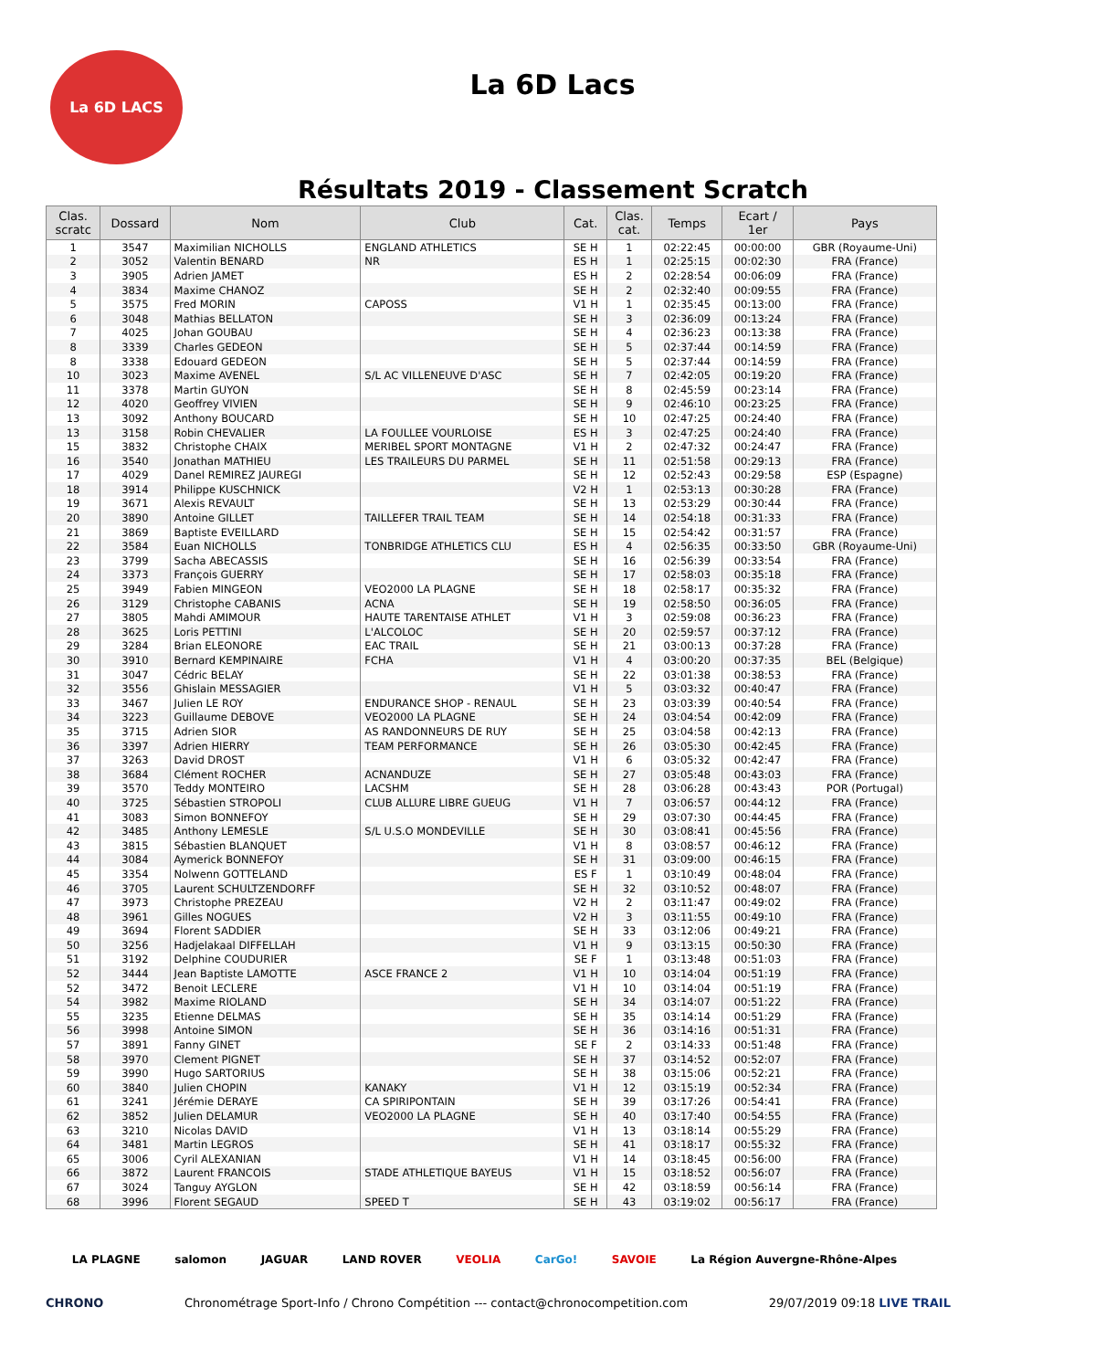La 6D LACS
La 6D Lacs
Résultats 2019 - Classement Scratch
| Clas. scratc | Dossard | Nom | Club | Cat. | Clas. cat. | Temps | Ecart / 1er | Pays |
| --- | --- | --- | --- | --- | --- | --- | --- | --- |
| 1 | 3547 | Maximilian NICHOLLS | ENGLAND ATHLETICS | SE H | 1 | 02:22:45 | 00:00:00 | GBR (Royaume-Uni) |
| 2 | 3052 | Valentin BENARD | NR | ES H | 1 | 02:25:15 | 00:02:30 | FRA (France) |
| 3 | 3905 | Adrien JAMET | | ES H | 2 | 02:28:54 | 00:06:09 | FRA (France) |
| 4 | 3834 | Maxime CHANOZ | | SE H | 2 | 02:32:40 | 00:09:55 | FRA (France) |
| 5 | 3575 | Fred MORIN | CAPOSS | V1 H | 1 | 02:35:45 | 00:13:00 | FRA (France) |
| 6 | 3048 | Mathias BELLATON | | SE H | 3 | 02:36:09 | 00:13:24 | FRA (France) |
| 7 | 4025 | Johan GOUBAU | | SE H | 4 | 02:36:23 | 00:13:38 | FRA (France) |
| 8 | 3339 | Charles GEDEON | | SE H | 5 | 02:37:44 | 00:14:59 | FRA (France) |
| 8 | 3338 | Edouard GEDEON | | SE H | 5 | 02:37:44 | 00:14:59 | FRA (France) |
| 10 | 3023 | Maxime AVENEL | S/L AC VILLENEUVE D'ASC | SE H | 7 | 02:42:05 | 00:19:20 | FRA (France) |
| 11 | 3378 | Martin GUYON | | SE H | 8 | 02:45:59 | 00:23:14 | FRA (France) |
| 12 | 4020 | Geoffrey VIVIEN | | SE H | 9 | 02:46:10 | 00:23:25 | FRA (France) |
| 13 | 3092 | Anthony BOUCARD | | SE H | 10 | 02:47:25 | 00:24:40 | FRA (France) |
| 13 | 3158 | Robin CHEVALIER | LA FOULLEE VOURLOISE | ES H | 3 | 02:47:25 | 00:24:40 | FRA (France) |
| 15 | 3832 | Christophe CHAIX | MERIBEL SPORT MONTAGNE | V1 H | 2 | 02:47:32 | 00:24:47 | FRA (France) |
| 16 | 3540 | Jonathan MATHIEU | LES TRAILEURS DU PARMEL | SE H | 11 | 02:51:58 | 00:29:13 | FRA (France) |
| 17 | 4029 | Danel REMIREZ JAUREGI | | SE H | 12 | 02:52:43 | 00:29:58 | ESP (Espagne) |
| 18 | 3914 | Philippe KUSCHNICK | | V2 H | 1 | 02:53:13 | 00:30:28 | FRA (France) |
| 19 | 3671 | Alexis REVAULT | | SE H | 13 | 02:53:29 | 00:30:44 | FRA (France) |
| 20 | 3890 | Antoine GILLET | TAILLEFER TRAIL TEAM | SE H | 14 | 02:54:18 | 00:31:33 | FRA (France) |
| 21 | 3869 | Baptiste EVEILLARD | | SE H | 15 | 02:54:42 | 00:31:57 | FRA (France) |
| 22 | 3584 | Euan NICHOLLS | TONBRIDGE ATHLETICS CLU | ES H | 4 | 02:56:35 | 00:33:50 | GBR (Royaume-Uni) |
| 23 | 3799 | Sacha ABECASSIS | | SE H | 16 | 02:56:39 | 00:33:54 | FRA (France) |
| 24 | 3373 | François GUERRY | | SE H | 17 | 02:58:03 | 00:35:18 | FRA (France) |
| 25 | 3949 | Fabien MINGEON | VEO2000 LA PLAGNE | SE H | 18 | 02:58:17 | 00:35:32 | FRA (France) |
| 26 | 3129 | Christophe CABANIS | ACNA | SE H | 19 | 02:58:50 | 00:36:05 | FRA (France) |
| 27 | 3805 | Mahdi AMIMOUR | HAUTE TARENTAISE ATHLET | V1 H | 3 | 02:59:08 | 00:36:23 | FRA (France) |
| 28 | 3625 | Loris PETTINI | L'ALCOLOC | SE H | 20 | 02:59:57 | 00:37:12 | FRA (France) |
| 29 | 3284 | Brian ELEONORE | EAC TRAIL | SE H | 21 | 03:00:13 | 00:37:28 | FRA (France) |
| 30 | 3910 | Bernard KEMPINAIRE | FCHA | V1 H | 4 | 03:00:20 | 00:37:35 | BEL (Belgique) |
| 31 | 3047 | Cédric BELAY | | SE H | 22 | 03:01:38 | 00:38:53 | FRA (France) |
| 32 | 3556 | Ghislain MESSAGIER | | V1 H | 5 | 03:03:32 | 00:40:47 | FRA (France) |
| 33 | 3467 | Julien LE ROY | ENDURANCE SHOP - RENAUL | SE H | 23 | 03:03:39 | 00:40:54 | FRA (France) |
| 34 | 3223 | Guillaume DEBOVE | VEO2000 LA PLAGNE | SE H | 24 | 03:04:54 | 00:42:09 | FRA (France) |
| 35 | 3715 | Adrien SIOR | AS RANDONNEURS DE RUY | SE H | 25 | 03:04:58 | 00:42:13 | FRA (France) |
| 36 | 3397 | Adrien HIERRY | TEAM PERFORMANCE | SE H | 26 | 03:05:30 | 00:42:45 | FRA (France) |
| 37 | 3263 | David DROST | | V1 H | 6 | 03:05:32 | 00:42:47 | FRA (France) |
| 38 | 3684 | Clément ROCHER | ACNANDUZE | SE H | 27 | 03:05:48 | 00:43:03 | FRA (France) |
| 39 | 3570 | Teddy MONTEIRO | LACSHM | SE H | 28 | 03:06:28 | 00:43:43 | POR (Portugal) |
| 40 | 3725 | Sébastien STROPOLI | CLUB ALLURE LIBRE GUEUG | V1 H | 7 | 03:06:57 | 00:44:12 | FRA (France) |
| 41 | 3083 | Simon BONNEFOY | | SE H | 29 | 03:07:30 | 00:44:45 | FRA (France) |
| 42 | 3485 | Anthony LEMESLE | S/L U.S.O MONDEVILLE | SE H | 30 | 03:08:41 | 00:45:56 | FRA (France) |
| 43 | 3815 | Sébastien BLANQUET | | V1 H | 8 | 03:08:57 | 00:46:12 | FRA (France) |
| 44 | 3084 | Aymerick BONNEFOY | | SE H | 31 | 03:09:00 | 00:46:15 | FRA (France) |
| 45 | 3354 | Nolwenn GOTTELAND | | ES F | 1 | 03:10:49 | 00:48:04 | FRA (France) |
| 46 | 3705 | Laurent SCHULTZENDORFF | | SE H | 32 | 03:10:52 | 00:48:07 | FRA (France) |
| 47 | 3973 | Christophe PREZEAU | | V2 H | 2 | 03:11:47 | 00:49:02 | FRA (France) |
| 48 | 3961 | Gilles NOGUES | | V2 H | 3 | 03:11:55 | 00:49:10 | FRA (France) |
| 49 | 3694 | Florent SADDIER | | SE H | 33 | 03:12:06 | 00:49:21 | FRA (France) |
| 50 | 3256 | Hadjelakaal DIFFELLAH | | V1 H | 9 | 03:13:15 | 00:50:30 | FRA (France) |
| 51 | 3192 | Delphine COUDURIER | | SE F | 1 | 03:13:48 | 00:51:03 | FRA (France) |
| 52 | 3444 | Jean Baptiste LAMOTTE | ASCE FRANCE 2 | V1 H | 10 | 03:14:04 | 00:51:19 | FRA (France) |
| 52 | 3472 | Benoit LECLERE | | V1 H | 10 | 03:14:04 | 00:51:19 | FRA (France) |
| 54 | 3982 | Maxime RIOLAND | | SE H | 34 | 03:14:07 | 00:51:22 | FRA (France) |
| 55 | 3235 | Etienne DELMAS | | SE H | 35 | 03:14:14 | 00:51:29 | FRA (France) |
| 56 | 3998 | Antoine SIMON | | SE H | 36 | 03:14:16 | 00:51:31 | FRA (France) |
| 57 | 3891 | Fanny GINET | | SE F | 2 | 03:14:33 | 00:51:48 | FRA (France) |
| 58 | 3970 | Clement PIGNET | | SE H | 37 | 03:14:52 | 00:52:07 | FRA (France) |
| 59 | 3990 | Hugo SARTORIUS | | SE H | 38 | 03:15:06 | 00:52:21 | FRA (France) |
| 60 | 3840 | Julien CHOPIN | KANAKY | V1 H | 12 | 03:15:19 | 00:52:34 | FRA (France) |
| 61 | 3241 | Jérémie DERAYE | CA SPIRIPONTAIN | SE H | 39 | 03:17:26 | 00:54:41 | FRA (France) |
| 62 | 3852 | Julien DELAMUR | VEO2000 LA PLAGNE | SE H | 40 | 03:17:40 | 00:54:55 | FRA (France) |
| 63 | 3210 | Nicolas DAVID | | V1 H | 13 | 03:18:14 | 00:55:29 | FRA (France) |
| 64 | 3481 | Martin LEGROS | | SE H | 41 | 03:18:17 | 00:55:32 | FRA (France) |
| 65 | 3006 | Cyril ALEXANIAN | | V1 H | 14 | 03:18:45 | 00:56:00 | FRA (France) |
| 66 | 3872 | Laurent FRANCOIS | STADE ATHLETIQUE BAYEUS | V1 H | 15 | 03:18:52 | 00:56:07 | FRA (France) |
| 67 | 3024 | Tanguy AYGLON | | SE H | 42 | 03:18:59 | 00:56:14 | FRA (France) |
| 68 | 3996 | Florent SEGAUD | SPEED T | SE H | 43 | 03:19:02 | 00:56:17 | FRA (France) |
LA PLAGNE salomon JAGUAR LAND ROVER VEOLIA CarGo! SAVOIE La Région Auvergne-Rhône-Alpes
CHRONO Chronométrage Sport-Info / Chrono Compétition --- contact@chronocompetition.com 29/07/2019 09:18 LIVE TRAIL